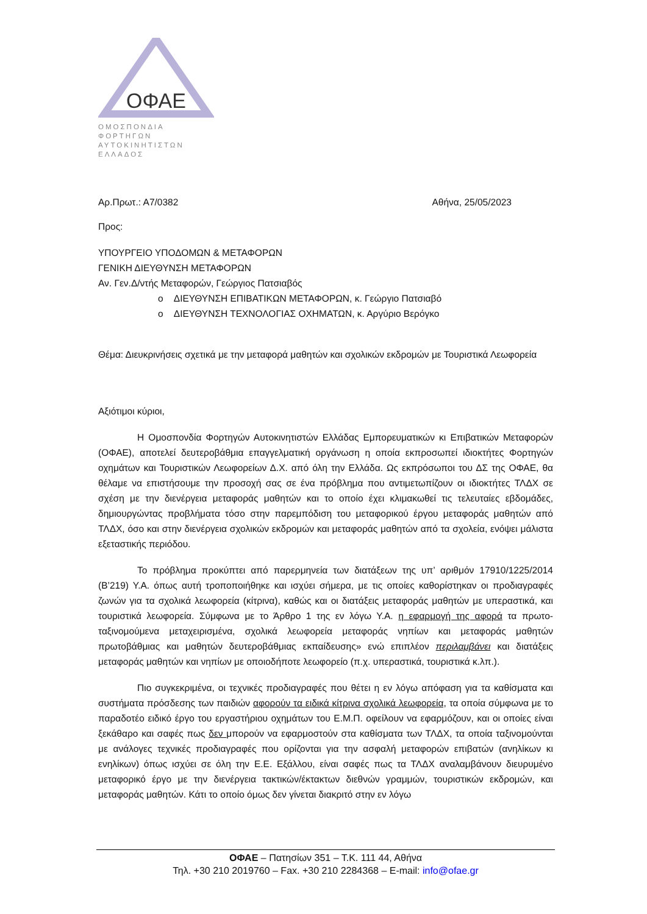ΟΦΑΕ
ΟΜΟΣΠΟΝΔΙΑ ΦΟΡΤΗΓΩΝ
ΑΥΤΟΚΙΝΗΤΙΣΤΩΝ ΕΛΛΑΔΟΣ
Αρ.Πρωτ.: Α7/0382 Αθήνα, 25/05/2023
Προς:
ΥΠΟΥΡΓΕΙΟ ΥΠΟΔΟΜΩΝ & ΜΕΤΑΦΟΡΩΝ
ΓΕΝΙΚΗ ΔΙΕΥΘΥΝΣΗ ΜΕΤΑΦΟΡΩΝ
Αν. Γεν.Δ/ντής Μεταφορών, Γεώργιος Πατσιαβός
o ΔΙΕΥΘΥΝΣΗ ΕΠΙΒΑΤΙΚΩΝ ΜΕΤΑΦΟΡΩΝ, κ. Γεώργιο Πατσιαβό
o ΔΙΕΥΘΥΝΣΗ ΤΕΧΝΟΛΟΓΙΑΣ ΟΧΗΜΑΤΩΝ, κ. Αργύριο Βερόγκο
Θέμα: Διευκρινήσεις σχετικά με την μεταφορά μαθητών και σχολικών εκδρομών με Τουριστικά Λεωφορεία
Αξιότιμοι κύριοι,
Η Ομοσπονδία Φορτηγών Αυτοκινητιστών Ελλάδας Εμπορευματικών κι Επιβατικών Μεταφορών (ΟΦΑΕ), αποτελεί δευτεροβάθμια επαγγελματική οργάνωση η οποία εκπροσωπεί ιδιοκτήτες Φορτηγών οχημάτων και Τουριστικών Λεωφορείων Δ.Χ. από όλη την Ελλάδα. Ως εκπρόσωποι του ΔΣ της ΟΦΑΕ, θα θέλαμε να επιστήσουμε την προσοχή σας σε ένα πρόβλημα που αντιμετωπίζουν οι ιδιοκτήτες ΤΛΔΧ σε σχέση με την διενέργεια μεταφοράς μαθητών και το οποίο έχει κλιμακωθεί τις τελευταίες εβδομάδες, δημιουργώντας προβλήματα τόσο στην παρεμπόδιση του μεταφορικού έργου μεταφοράς μαθητών από ΤΛΔΧ, όσο και στην διενέργεια σχολικών εκδρομών και μεταφοράς μαθητών από τα σχολεία, ενόψει μάλιστα εξεταστικής περιόδου.
Το πρόβλημα προκύπτει από παρερμηνεία των διατάξεων της υπ’ αριθμόν 17910/1225/2014 (Β’219) Υ.Α. όπως αυτή τροποποιήθηκε και ισχύει σήμερα, με τις οποίες καθορίστηκαν οι προδιαγραφές ζωνών για τα σχολικά λεωφορεία (κίτρινα), καθώς και οι διατάξεις μεταφοράς μαθητών με υπεραστικά, και τουριστικά λεωφορεία. Σύμφωνα με το Άρθρο 1 της εν λόγω Υ.Α. η εφαρμογή της αφορά τα πρωτο-ταξινομούμενα μεταχειρισμένα, σχολικά λεωφορεία μεταφοράς νηπίων και μεταφοράς μαθητών πρωτοβάθμιας και μαθητών δευτεροβάθμιας εκπαίδευσης» ενώ επιπλέον περιλαμβάνει και διατάξεις μεταφοράς μαθητών και νηπίων με οποιοδήποτε λεωφορείο (π.χ. υπεραστικά, τουριστικά κ.λπ.).
Πιο συγκεκριμένα, οι τεχνικές προδιαγραφές που θέτει η εν λόγω απόφαση για τα καθίσματα και συστήματα πρόσδεσης των παιδιών αφορούν τα ειδικά κίτρινα σχολικά λεωφορεία, τα οποία σύμφωνα με το παραδοτέο ειδικό έργο του εργαστήριου οχημάτων του Ε.Μ.Π. οφείλουν να εφαρμόζουν, και οι οποίες είναι ξεκάθαρο και σαφές πως δεν μπορούν να εφαρμοστούν στα καθίσματα των ΤΛΔΧ, τα οποία ταξινομούνται με ανάλογες τεχνικές προδιαγραφές που ορίζονται για την ασφαλή μεταφορών επιβατών (ανηλίκων κι ενηλίκων) όπως ισχύει σε όλη την Ε.Ε. Εξάλλου, είναι σαφές πως τα ΤΛΔΧ αναλαμβάνουν διευρυμένο μεταφορικό έργο με την διενέργεια τακτικών/έκτακτων διεθνών γραμμών, τουριστικών εκδρομών, και μεταφοράς μαθητών. Κάτι το οποίο όμως δεν γίνεται διακριτό στην εν λόγω
ΟΦΑΕ – Πατησίων 351 – Τ.Κ. 111 44, Αθήνα
Τηλ. +30 210 2019760 – Fax. +30 210 2284368 – E-mail: info@ofae.gr